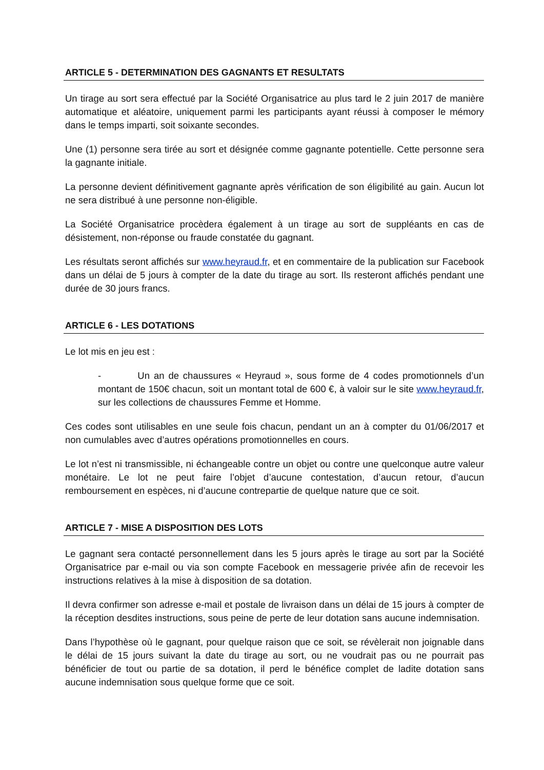ARTICLE 5 - DETERMINATION DES GAGNANTS ET RESULTATS
Un tirage au sort sera effectué par la Société Organisatrice au plus tard le 2 juin 2017 de manière automatique et aléatoire, uniquement parmi les participants ayant réussi à composer le mémory dans le temps imparti, soit soixante secondes.
Une (1) personne sera tirée au sort et désignée comme gagnante potentielle. Cette personne sera la gagnante initiale.
La personne devient définitivement gagnante après vérification de son éligibilité au gain. Aucun lot ne sera distribué à une personne non-éligible.
La Société Organisatrice procèdera également à un tirage au sort de suppléants en cas de désistement, non-réponse ou fraude constatée du gagnant.
Les résultats seront affichés sur www.heyraud.fr, et en commentaire de la publication sur Facebook dans un délai de 5 jours à compter de la date du tirage au sort. Ils resteront affichés pendant une durée de 30 jours francs.
ARTICLE 6 - LES DOTATIONS
Le lot mis en jeu est :
- Un an de chaussures « Heyraud », sous forme de 4 codes promotionnels d’un montant de 150€ chacun, soit un montant total de 600 €, à valoir sur le site www.heyraud.fr, sur les collections de chaussures Femme et Homme.
Ces codes sont utilisables en une seule fois chacun, pendant un an à compter du 01/06/2017 et non cumulables avec d’autres opérations promotionnelles en cours.
Le lot n’est ni transmissible, ni échangeable contre un objet ou contre une quelconque autre valeur monétaire. Le lot ne peut faire l’objet d’aucune contestation, d’aucun retour, d’aucun remboursement en espèces, ni d’aucune contrepartie de quelque nature que ce soit.
ARTICLE 7 - MISE A DISPOSITION DES LOTS
Le gagnant sera contacté personnellement dans les 5 jours après le tirage au sort par la Société Organisatrice par e-mail ou via son compte Facebook en messagerie privée afin de recevoir les instructions relatives à la mise à disposition de sa dotation.
Il devra confirmer son adresse e-mail et postale de livraison dans un délai de 15 jours à compter de la réception desdites instructions, sous peine de perte de leur dotation sans aucune indemnisation.
Dans l’hypothèse où le gagnant, pour quelque raison que ce soit, se révèlerait non joignable dans le délai de 15 jours suivant la date du tirage au sort, ou ne voudrait pas ou ne pourrait pas bénéficier de tout ou partie de sa dotation, il perd le bénéfice complet de ladite dotation sans aucune indemnisation sous quelque forme que ce soit.